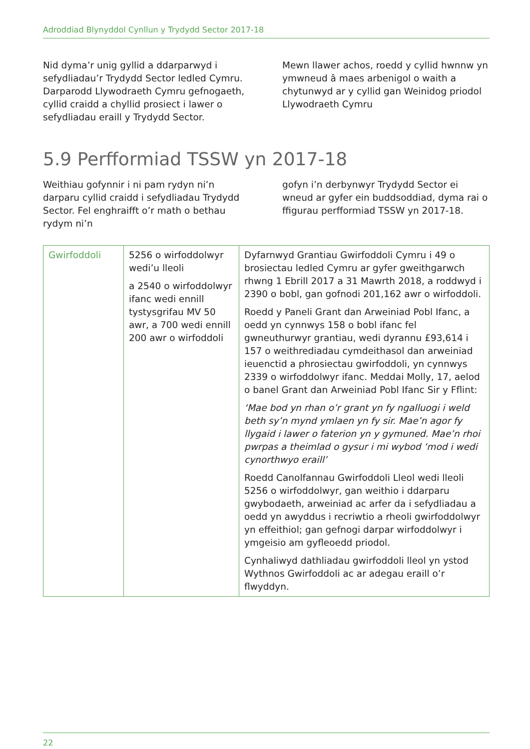Adroddiad Blynyddol Cynllun y Trydydd Sector 2017-18
Nid dyma’r unig gyllid a ddarparwyd i sefydliadau’r Trydydd Sector ledled Cymru. Darparodd Llywodraeth Cymru gefnogaeth, cyllid craidd a chyllid prosiect i lawer o sefydliadau eraill y Trydydd Sector.
Mewn llawer achos, roedd y cyllid hwnnw yn ymwneud â maes arbenigol o waith a chytunwyd ar y cyllid gan Weinidog priodol Llywodraeth Cymru
5.9 Perfformiad TSSW yn 2017-18
Weithiau gofynnir i ni pam rydyn ni’n darparu cyllid craidd i sefydliadau Trydydd Sector. Fel enghraifft o’r math o bethau rydym ni’n
gofyn i’n derbynwyr Trydydd Sector ei wneud ar gyfer ein buddsoddiad, dyma rai o ffigurau perfformiad TSSW yn 2017-18.
| Gwirfoddoli | 5256 o wirfoddolwyr wedi’u lleoli a 2540 o wirfoddolwyr ifanc wedi ennill tystysgrifau MV 50 awr, a 700 wedi ennill 200 awr o wirfoddoli | Dyfarnwyd Grantiau Gwirfoddoli Cymru i 49 o brosiectau ledled Cymru ar gyfer gweithgarwch rhwng 1 Ebrill 2017 a 31 Mawrth 2018, a roddwyd i 2390 o bobl, gan gofnodi 201,162 awr o wirfoddoli. Roedd y Paneli Grant dan Arweiniad Pobl Ifanc, a oedd yn cynnwys 158 o bobl ifanc fel gwneuthurwyr grantiau, wedi dyrannu £93,614 i 157 o weithrediadau cymdeithasol dan arweiniad ieuenctid a phrosiectau gwirfoddoli, yn cynnwys 2339 o wirfoddolwyr ifanc. Meddai Molly, 17, aelod o banel Grant dan Arweiniad Pobl Ifanc Sir y Fflint: ‘Mae bod yn rhan o’r grant yn fy ngalluogi i weld beth sy’n mynd ymlaen yn fy sir. Mae’n agor fy llygaid i lawer o faterion yn y gymuned. Mae’n rhoi pwrpas a theimlad o gysur i mi wybod ‘mod i wedi cynorthwyo eraill’ Roedd Canolfannau Gwirfoddoli Lleol wedi lleoli 5256 o wirfoddolwyr, gan weithio i ddarparu gwybodaeth, arweiniad ac arfer da i sefydliadau a oedd yn awyddus i recriwtio a rheoli gwirfoddolwyr yn effeithiol; gan gefnogi darpar wirfoddolwyr i ymgeisio am gyfleoedd priodol. Cynhaliwyd dathliadau gwirfoddoli lleol yn ystod Wythnos Gwirfoddoli ac ar adegau eraill o’r flwyddyn. |
22